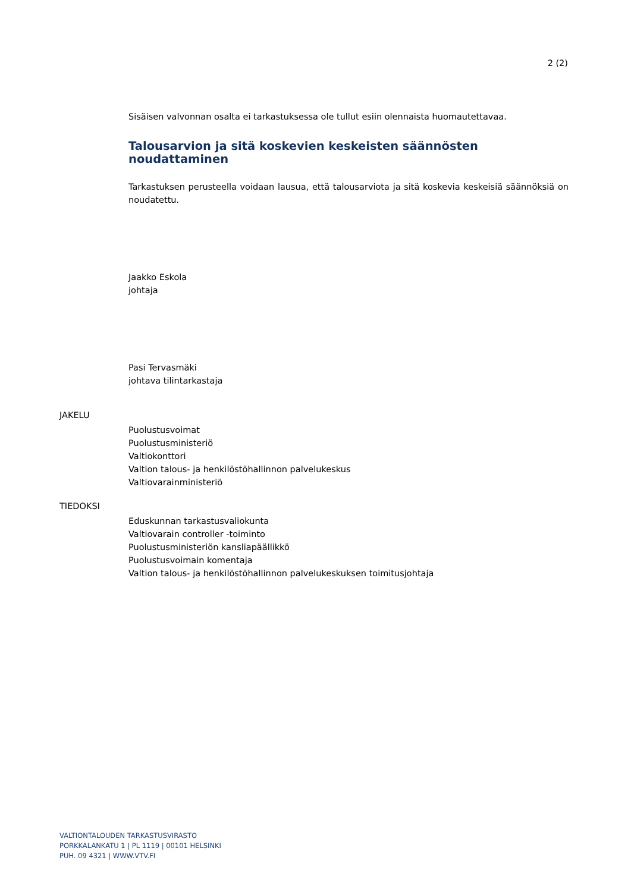2 (2)
Sisäisen valvonnan osalta ei tarkastuksessa ole tullut esiin olennaista huomautettavaa.
Talousarvion ja sitä koskevien keskeisten säännösten noudattaminen
Tarkastuksen perusteella voidaan lausua, että talousarviota ja sitä koskevia keskeisiä säännöksiä on noudatettu.
Jaakko Eskola
johtaja
Pasi Tervasmäki
johtava tilintarkastaja
JAKELU
Puolustusvoimat
Puolustusministeriö
Valtiokonttori
Valtion talous- ja henkilöstöhallinnon palvelukeskus
Valtiovarainministeriö
TIEDOKSI
Eduskunnan tarkastusvaliokunta
Valtiovarain controller -toiminto
Puolustusministeriön kansliapäällikkö
Puolustusvoimain komentaja
Valtion talous- ja henkilöstöhallinnon palvelukeskuksen toimitusjohtaja
VALTIONTALOUDEN TARKASTUSVIRASTO
PORKKALANKATU 1 | PL 1119 | 00101 HELSINKI
PUH. 09 4321 | WWW.VTV.FI